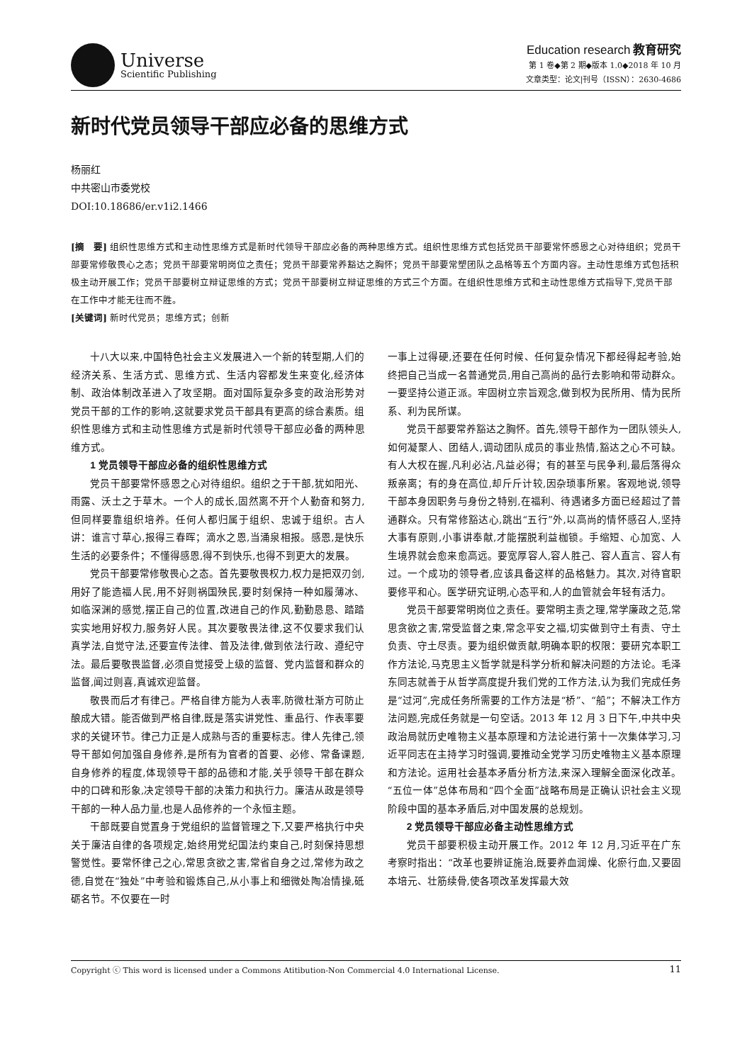Universe
Scientific Publishing
Education research 教育研究
第 1 卷◆第 2 期◆版本 1.0◆2018 年 10 月
文章类型：论文|刊号（ISSN）：2630-4686
新时代党员领导干部应必备的思维方式
杨丽红
中共密山市委党校
DOI:10.18686/er.v1i2.1466
[摘　要] 组织性思维方式和主动性思维方式是新时代领导干部应必备的两种思维方式。组织性思维方式包括党员干部要常怀感恩之心对待组织；党员干部要常修敬畏心之态；党员干部要常明岗位之责任；党员干部要常养豁达之胸怀；党员干部要常塑团队之品格等五个方面内容。主动性思维方式包括积极主动开展工作；党员干部要树立辩证思维的方式；党员干部要树立辩证思维的方式三个方面。在组织性思维方式和主动性思维方式指导下,党员干部在工作中才能无往而不胜。
[关键词] 新时代党员；思维方式；创新
十八大以来,中国特色社会主义发展进入一个新的转型期,人们的经济关系、生活方式、思维方式、生活内容都发生来变化,经济体制、政治体制改革进入了攻坚期。面对国际复杂多变的政治形势对党员干部的工作的影响,这就要求党员干部具有更高的综合素质。组织性思维方式和主动性思维方式是新时代领导干部应必备的两种思维方式。
1 党员领导干部应必备的组织性思维方式
党员干部要常怀感恩之心对待组织。组织之于干部,犹如阳光、雨露、沃土之于草木。一个人的成长,固然离不开个人勤奋和努力,但同样要靠组织培养。任何人都归属于组织、忠诚于组织。古人讲：谁言寸草心,报得三春晖；滴水之恩,当涌泉相报。感恩,是快乐生活的必要条件；不懂得感恩,得不到快乐,也得不到更大的发展。
党员干部要常修敬畏心之态。首先要敬畏权力,权力是把双刃剑,用好了能造福人民,用不好则祸国殃民,要时刻保持一种如履薄冰、如临深渊的感觉,摆正自己的位置,改进自己的作风,勤勤恳恳、踏踏实实地用好权力,服务好人民。其次要敬畏法律,这不仅要求我们认真学法,自觉守法,还要宣传法律、普及法律,做到依法行政、遵纪守法。最后要敬畏监督,必须自觉接受上级的监督、党内监督和群众的监督,闻过则喜,真诚欢迎监督。
敬畏而后才有律己。严格自律方能为人表率,防微杜渐方可防止酿成大错。能否做到严格自律,既是落实讲党性、重品行、作表率要求的关键环节。律己力正是人成熟与否的重要标志。律人先律己,领导干部如何加强自身修养,是所有为官者的首要、必修、常备课题,自身修养的程度,体现领导干部的品德和才能,关乎领导干部在群众中的口碑和形象,决定领导干部的决策力和执行力。廉洁从政是领导干部的一种人品力量,也是人品修养的一个永恒主题。
干部既要自觉置身于党组织的监督管理之下,又要严格执行中央关于廉洁自律的各项规定,始终用党纪国法约束自己,时刻保持思想警觉性。要常怀律己之心,常思贪欲之害,常省自身之过,常修为政之德,自觉在“独处”中考验和锻炼自己,从小事上和细微处陶冶情操,砥砺名节。不仅要在一时
一事上过得硬,还要在任何时候、任何复杂情况下都经得起考验,始终把自己当成一名普通党员,用自己高尚的品行去影响和带动群众。一要坚持公道正派。牢固树立宗旨观念,做到权为民所用、情为民所系、利为民所谋。
党员干部要常养豁达之胸怀。首先,领导干部作为一团队领头人,如何凝聚人、团结人,调动团队成员的事业热情,豁达之心不可缺。有人大权在握,凡利必沾,凡益必得；有的甚至与民争利,最后落得众叛亲离；有的身在高位,却斤斤计较,因杂琐事所累。客观地说,领导干部本身因职务与身份之特别,在福利、待遇诸多方面已经超过了普通群众。只有常修豁达心,跳出“五行”外,以高尚的情怀感召人,坚持大事有原则,小事讲奉献,才能摆脱利益枷锁。手缩短、心加宽、人生境界就会愈来愈高远。要宽厚容人,容人胜己、容人直言、容人有过。一个成功的领导者,应该具备这样的品格魅力。其次,对待官职要修平和心。医学研究证明,心态平和,人的血管就会年轻有活力。
党员干部要常明岗位之责任。要常明主责之理,常学廉政之范,常思贪欲之害,常受监督之束,常念平安之福,切实做到守土有责、守土负责、守土尽责。要为组织做贡献,明确本职的权限：要研究本职工作方法论,马克思主义哲学就是科学分析和解决问题的方法论。毛泽东同志就善于从哲学高度提升我们党的工作方法,认为我们完成任务是“过河”,完成任务所需要的工作方法是“桥”、“船”；不解决工作方法问题,完成任务就是一句空话。2013 年 12 月 3 日下午,中共中央政治局就历史唯物主义基本原理和方法论进行第十一次集体学习,习近平同志在主持学习时强调,要推动全党学习历史唯物主义基本原理和方法论。运用社会基本矛盾分析方法,来深入理解全面深化改革。“五位一体”总体布局和“四个全面”战略布局是正确认识社会主义现阶段中国的基本矛盾后,对中国发展的总规划。
2 党员领导干部应必备主动性思维方式
党员干部要积极主动开展工作。2012 年 12 月,习近平在广东考察时指出：“改革也要辨证施治,既要养血润燥、化瘀行血,又要固本培元、壮筋续骨,使各项改革发挥最大效
Copyright ⓒ This word is licensed under a Commons Atitibution-Non Commercial 4.0 International License. 11